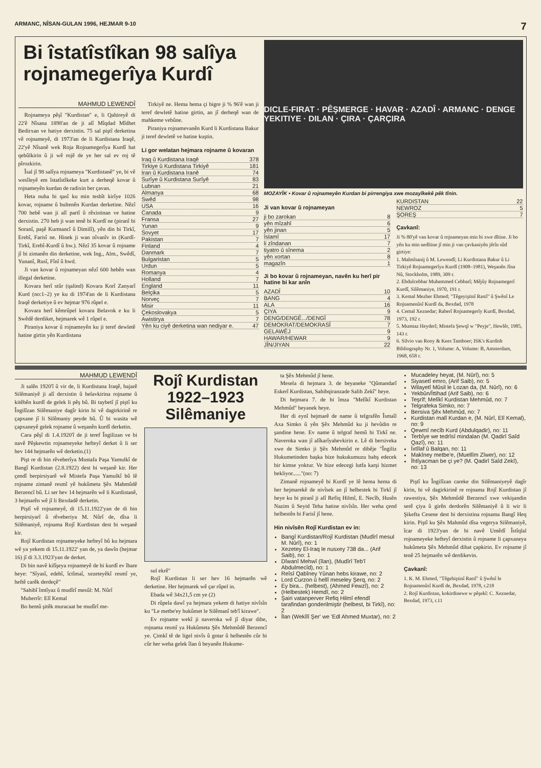ARMANC, NÎSAN-GULAN 1996, HEJMAR 9-10 7
Bi îstatîstîkan 98 salîya rojnamegerîya Kurdî
MAHMUD LEWENDÎ
Rojnameya pêşî "Kurdistan" e, li Qahireyê di 22'ê Nîsana 1898'an de ji alî Mîqdad Mîdhet Bedirxan ve hatiye derxistin. 75 sal piştî derketina vê rojnameyê, di 1973'an de li Kurdistana Iraqê, 22'yê Nîsanê wek Roja Rojnamegerîya Kurdî hat qebûlkirin û ji wê rojê de ye her sal ev roj tê pîrozkirin.
Îsal jî 98 salîya rojnameya "Kurdistanê" ye, bi vê wesîleyê em îstatîstîkeke kurt a derheqê kovar û rojnameyên kurdan de radixin ber çavan.
Heta nuha bi qasî ku min tesbît kirîye 1026 kovar, rojname û bultenên Kurdan derketine. Nêzî 700 hebê wan ji alî partî û rêxistinan ve hatine derxistin. 270 heb ji wan tenê bi Kurdî ne (piranî bi Soranî, paşê Kurmancî û Dimilî), yên din bi Tirkî, Erebî, Farisî ne. Hinek ji wan nîvanîv in (Kurdî-Tirkî, Erebî-Kurdî û hw.). Nêzî 35 kovar û rojname jî bi zimanên din derketine, wek Ing., Alm., Swêdî, Yunanî, Rusî, Fînî û hwd.
Ji van kovar û rojnameyan nêzî 600 hebên wan illegal derketine.
Kovara herî stûr (qalind) Kovara Korî Zanyarî Kurd (no:1–2) ye ku di 1974'an de li Kurdistana Iraqê derketiye û ev hejmar 976 rûpel e.
Kovara herî kêmrûpel kovara Belavok e ku li Swêdê derdiket, hejmarek wê 1 rûpel e.
Piraniya kovar û rojnameyên ku ji teref dewletê hatine girtin yên Kurdistana
Tirkiyê ne. Hema hema çi bigre ji % 96'ê wan ji teref dewletê hatine girtin, an jî derheqê wan de mahkeme vebûne.
Piraniya rojnamevanên Kurd li Kurdistana Bakur ji teref dewletê ve hatine kuştin.
Li gor welatan hejmara rojname û kovaran
Iraq û Kurdistana Iraqê 378
Tirkiye û Kurdistana Tirkiyê 181
Iran û Kurdistana Iranê 74
Surîye û Kurdistana Surîyê 83
Lubnan 21
Almanya 68
Swêd 98
USA 16
Canada 9
Fransa 27
Yunan 9
Sovyet 17
Pakistan 7
Finland 4
Danmark 7
Bulgaristan 5
Urdun 5
Romanya 4
Holland 7
England 11
Belçika 5
Norveç 7
Misir 11
Çekoslovakya 5
Awistirya 7
Yên ku ciyê derketina wan nediyar e. 47
DICLE-FIRAT · PÊŞMERGE · HAVAR · AZADÎ · ARMANC · DENGE YEKITIYE · DILAN · ÇIRA · ÇARÇIRA
MOZAYÎK • Kovar û rojnameyên Kurdan bi pirrengiya xwe mozayîkekê pêk tînin.
Ji van kovar û rojnameyan
ji bo zarokan 8
yên mîzahî 6
yên jinan 5
îslamî 17
li zîndanan 7
tiyatro û sînema 2
yên xortan 8
magazîn 1
Ji bo kovar û rojnameyan, navên ku herî pir hatine bi kar anîn
AZADÎ 10
BANG 4
ALA 16
ÇIYA 9
DENG/DENGÊ.../DENGÎ 78
DEMOKRAT/DEMOKRASÎ 7
GELAWÊJ 9
HAWAR/HEWAR 9
JÎN/JIYAN 22
KURDISTAN 22
NEWROZ 5
ŞOREŞ 7
Çavkanî:
Ji % 80'yê van kovar û rojnameyan min bi xwe dîtine. Ji bo yên ku min nedîtine jî min ji van çavkaniyên jêrîn sûd girtiye:
1. Malmîsanij û M. Lewendî; Li Kurdistana Bakur û Li Tirkiyê Rojnamegerîya Kurdî (1908–1981), Weşanên Jîna Nû, Stockholm, 1989, 309 r.
2. Ebdulcebbar Muhemmed Cebbarî; Mêjûy Rojnamegerî Kurdî, Silêmaniye, 1970, 191 r.
3. Kemal Mezher Ehmed; "Têgeyiştinî Rastî" û Şwênî Le Rojnamenûsî Kurdî da, Bexdad, 1978
4. Cemal Xeznedar; Raberî Rojnamegerîy Kurdî, Bexdad, 1973, 192 r.
5. Mumtaz Heyderî; Mistefa Şewqî w "Peyje", Hewlêr, 1985, 143 r.
6. Silvio van Rooy & Kees Tamboer; ISK's Kurdish Bibliography Nr. 1, Volume: A, Volume: B, Amsterdam, 1968, 658 r.
MAHMUD LEWENDÎ
Ji salên 1920'î û vir de, li Kurdistana Iraqê, bajarê Silêmaniyê ji alî derxistin û belavkirina rojname û kitêbên kurdî de gelek li pêş bû. Bi taybetî jî piştî ku Îngilîzan Silêmaniye dagîr kirin bi vê dagirkirinê re çapxane jî li Silêmaniy peyde bû. Û bi wasita wê çapxaneyê gelek rojname û weşanên kurdî derketin.
Cara pêşî di 1.4.1920'î de ji teref Îngilizan ve bi navê Pêşkewtin rojnameyeke hefteyî derket û li ser hev 144 hejmarên wê derketin.(1)
Pişt re di bin rêveberîya Mustafa Paşa Yamulkî de Bangî Kurdistan (2.8.1922) dest bi weşanê kir. Her çendî berpirsiyarê wê Mistefa Paşa Yamulkî bû lê rojname zimanê resmî yê hukûmeta Şêx Mahmûdê Berzencî bû. Li ser hev 14 hejmarên wê li Kurdistanê, 3 hejmarên wê jî li Bexdadê derketin.
Piştî vê rojnameyê, di 15.11.1922'yan de di bin berpirsiyarî û rêveberiya M. Nûrî de, dîsa li Silêmaniyê, rojnama Rojî Kurdistan dest bi weşanê kir.
Rojî Kurdistan rojnameyeke hefteyî bû ku hejmara wê ya yekem di 15.11.1922' yan de, ya dawîn (hejmar 16) jî di 3.3.1923'yan de derket.
Di bin navê kilîşeya rojnameyê de bi kurdî ev îbare heye: "Sîyasî, edebî, îctîmaî, xezeteyêkî resmî ye, heftê carêk derdeçê"
"Sahibî îmtîyaz û mudîrî mesûl: M. Nûrî
Muherrîr: Elî Kemal
Bo hemû şitêk muracaat be mudîrî me-
Rojî Kurdistan
1922–1923
Silêmaniye
sul ekrê"
Rojî Kurdistan li ser hev 16 hejmarên wê derketine. Her hejmarek wê çar rûpel in.
Ebada wê 34x21,5 cm ye (2)
Di rûpela dawî ya hejmara yekem di hatiye nivîsîn ku "Le metbe'ey hukûmet le Silêmanî teb'î kirawe".
Ev rojname wekî ji naveroka wê jî diyar dibe, rojnama resmî ya Hukûmeta Şêx Mehmûdê Berzencî ye. Çimkî tê de ligel nivîs û gotar û helbestên cûr bi cûr her weha gelek îlan û beyanên Hukume-
ta Şêx Mehmûd jî hene.
Mesela di hejmara 3. de beyaneke "Qûmandarî Eskerî Kurdistan, Sahibqiranzade Salih Zekî" heye.
Di hejmara 7. de bi îmza "Melîkî Kurdistan Mehmûd" beyanek heye.
Her di eynî hejmarê de name û telgrafên Îsmaîl Axa Simko û yên Şêx Mehmûd ku ji hevûdin re şandine hene. Ev name û telgraf hemû bi Tirkî ne. Naveroka wan jî alîkarîyahevkirin e. Lê di bersiveka xwe de Simko ji Şêx Mehmûd re dibêje "Îngiliz Hukumetinden başka bize hukukumuzu bahş edecek bir kimse yoktur. Ve bize edecegi lutfa karşi hizmet bekliyor......"(no: 7)
Zimanê rojnameyê bi Kurdî ye lê hema hema di her hejmarekê de nivîsek an jî helbestek bi Tirkî jî heye ku bi piranî ji alî Refiq Hilmî, E. Necîb, Husên Nazim û Seyid Teha hatine nivîsîn. Her weha çend helbestên bi Farisî jî hene.
Hin nivîsên Rojî Kurdistan ev in:
Bangî Kurdistan/Rojî Kurdistan (Mudîrî mesul M. Nûrî), no: 1
Xezetey El-Iraq le nusxey 738 da... (Arif Saib), no: 1
Dîwanî Mehwî (îlan), (Mudîrî Teb'î Abdulmecîd), no: 1
Reîsî Qabîney Yûnan hebs kirawe, no: 2
Lord Curzon û hellî meseley Şerq, no: 2
Ey bira... (helbest), (Ahmed Fewzî), no: 2
(Helbestek) Hemdî, no: 2
Şairi vatanperver Refiq Hilmî efendî tarafindan gonderilmiştir (helbest, bi Tirkî), no: 2
Îlan (Wekîlî Şer' we 'Edl Ahmed Muxtar), no: 2
Mucadeley heyat, (M. Nûrî), no: 5
Siyasetî emro, (Arif Saib), no: 5
Wilayetî Mûsil le Lozan da, (M. Nûrî), no: 6
Yekbûn/Îttihad (Arif Saib), no: 6
Teşrîf; Melîkî Kurdistan Mehmûd, no: 7
Telgrafeka Simko, no: 7
Bersiva Şêx Mehmûd, no: 7
Kurdistan malî Kurdan e, (M. Nûrî, Elî Kemal), no: 9
Qewmî necîb Kurd (Abdulqadir), no: 11
Terbîye we tedrîsî mindalan (M. Qadirî Saîd Qazî), no: 11
Îxtîlaf û Balqan, no: 11
Makîney metbe'e, (Muellîm Zîwer), no: 12
Îhtîyacman be çi ye? (M. Qadirî Saîd Zekî), no: 13
Piştî ku Îngilîzan careke din Silêmaniyeyê dagîr kirin, bi vê dagirkirinê re rojnama Rojî Kurdistan jî rawestiya, Şêx Mehmûdê Berzencî xwe vekişandin serê çiya û girên derdorên Silêmaniyê û li wir li Şikefta Cesene dest bi derxistina rojnama Bangî Heq kirin. Piştî ku Şêx Mahmûd dîsa vegerya Silêmaniyê, îcar di 1923'yan de bi navê Umêdî Îstîqlal rojnameyeke hefteyî derxistin û rojname li çapxaneya hukûmeta Şêx Mehmûd dihat çapkirin. Ev rojname jî tenê 25 hejmarên wê derdikevin.
Çavkanî:
1. K. M. Ehmed, "Têgehiştinî Rastî" û Şwênî le Rojnamenûsî Kurdî de, Bexdad, 1978, r.218
2. Rojî Kurdistan, kokirdinewe w pêşekî: C. Xeznedar, Bexdad, 1973, r.11